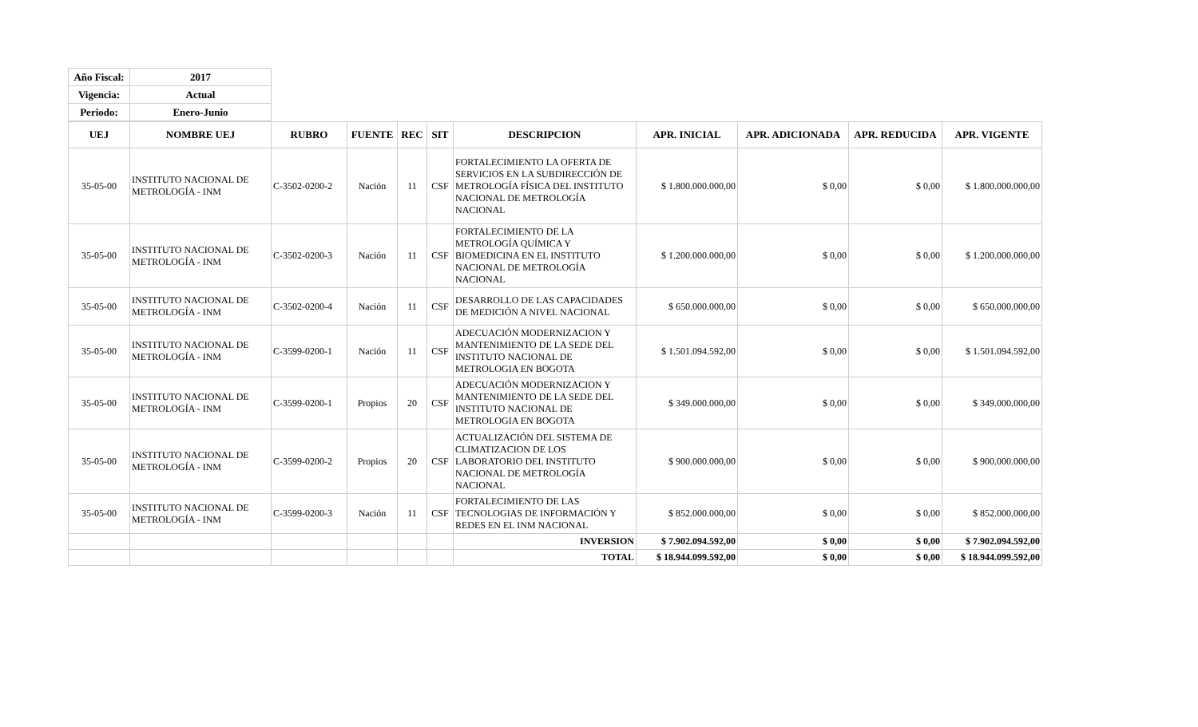| Año Fiscal: | 2017 |
| Vigencia: | Actual |
| Periodo: | Enero-Junio |
| UEJ | NOMBRE UEJ | RUBRO | FUENTE | REC | SIT | DESCRIPCION | APR. INICIAL | APR. ADICIONADA | APR. REDUCIDA | APR. VIGENTE |
| --- | --- | --- | --- | --- | --- | --- | --- | --- | --- | --- |
| 35-05-00 | INSTITUTO NACIONAL DE METROLOGÍA - INM | C-3502-0200-2 | Nación | 11 | CSF | FORTALECIMIENTO LA OFERTA DE SERVICIOS EN LA SUBDIRECCIÓN DE METROLOGÍA FÍSICA DEL INSTITUTO NACIONAL DE METROLOGÍA NACIONAL | $ 1.800.000.000,00 | $ 0,00 | $ 0,00 | $ 1.800.000.000,00 |
| 35-05-00 | INSTITUTO NACIONAL DE METROLOGÍA - INM | C-3502-0200-3 | Nación | 11 | CSF | FORTALECIMIENTO DE LA METROLOGÍA QUÍMICA Y BIOMEDICINA EN EL INSTITUTO NACIONAL DE METROLOGÍA NACIONAL | $ 1.200.000.000,00 | $ 0,00 | $ 0,00 | $ 1.200.000.000,00 |
| 35-05-00 | INSTITUTO NACIONAL DE METROLOGÍA - INM | C-3502-0200-4 | Nación | 11 | CSF | DESARROLLO DE LAS CAPACIDADES DE MEDICIÓN A NIVEL NACIONAL | $ 650.000.000,00 | $ 0,00 | $ 0,00 | $ 650.000.000,00 |
| 35-05-00 | INSTITUTO NACIONAL DE METROLOGÍA - INM | C-3599-0200-1 | Nación | 11 | CSF | ADECUACIÓN MODERNIZACION Y MANTENIMIENTO DE LA SEDE DEL INSTITUTO NACIONAL DE METROLOGIA EN BOGOTA | $ 1.501.094.592,00 | $ 0,00 | $ 0,00 | $ 1.501.094.592,00 |
| 35-05-00 | INSTITUTO NACIONAL DE METROLOGÍA - INM | C-3599-0200-1 | Propios | 20 | CSF | ADECUACIÓN MODERNIZACION Y MANTENIMIENTO DE LA SEDE DEL INSTITUTO NACIONAL DE METROLOGIA EN BOGOTA | $ 349.000.000,00 | $ 0,00 | $ 0,00 | $ 349.000.000,00 |
| 35-05-00 | INSTITUTO NACIONAL DE METROLOGÍA - INM | C-3599-0200-2 | Propios | 20 | CSF | ACTUALIZACIÓN DEL SISTEMA DE CLIMATIZACION DE LOS LABORATORIO DEL INSTITUTO NACIONAL DE METROLOGÍA NACIONAL | $ 900.000.000,00 | $ 0,00 | $ 0,00 | $ 900.000.000,00 |
| 35-05-00 | INSTITUTO NACIONAL DE METROLOGÍA - INM | C-3599-0200-3 | Nación | 11 | CSF | FORTALECIMIENTO DE LAS TECNOLOGIAS DE INFORMACIÓN Y REDES EN EL INM NACIONAL | $ 852.000.000,00 | $ 0,00 | $ 0,00 | $ 852.000.000,00 |
| | | | | | | INVERSION | $ 7.902.094.592,00 | $ 0,00 | $ 0,00 | $ 7.902.094.592,00 |
| | | | | | | TOTAL | $ 18.944.099.592,00 | $ 0,00 | $ 0,00 | $ 18.944.099.592,00 |